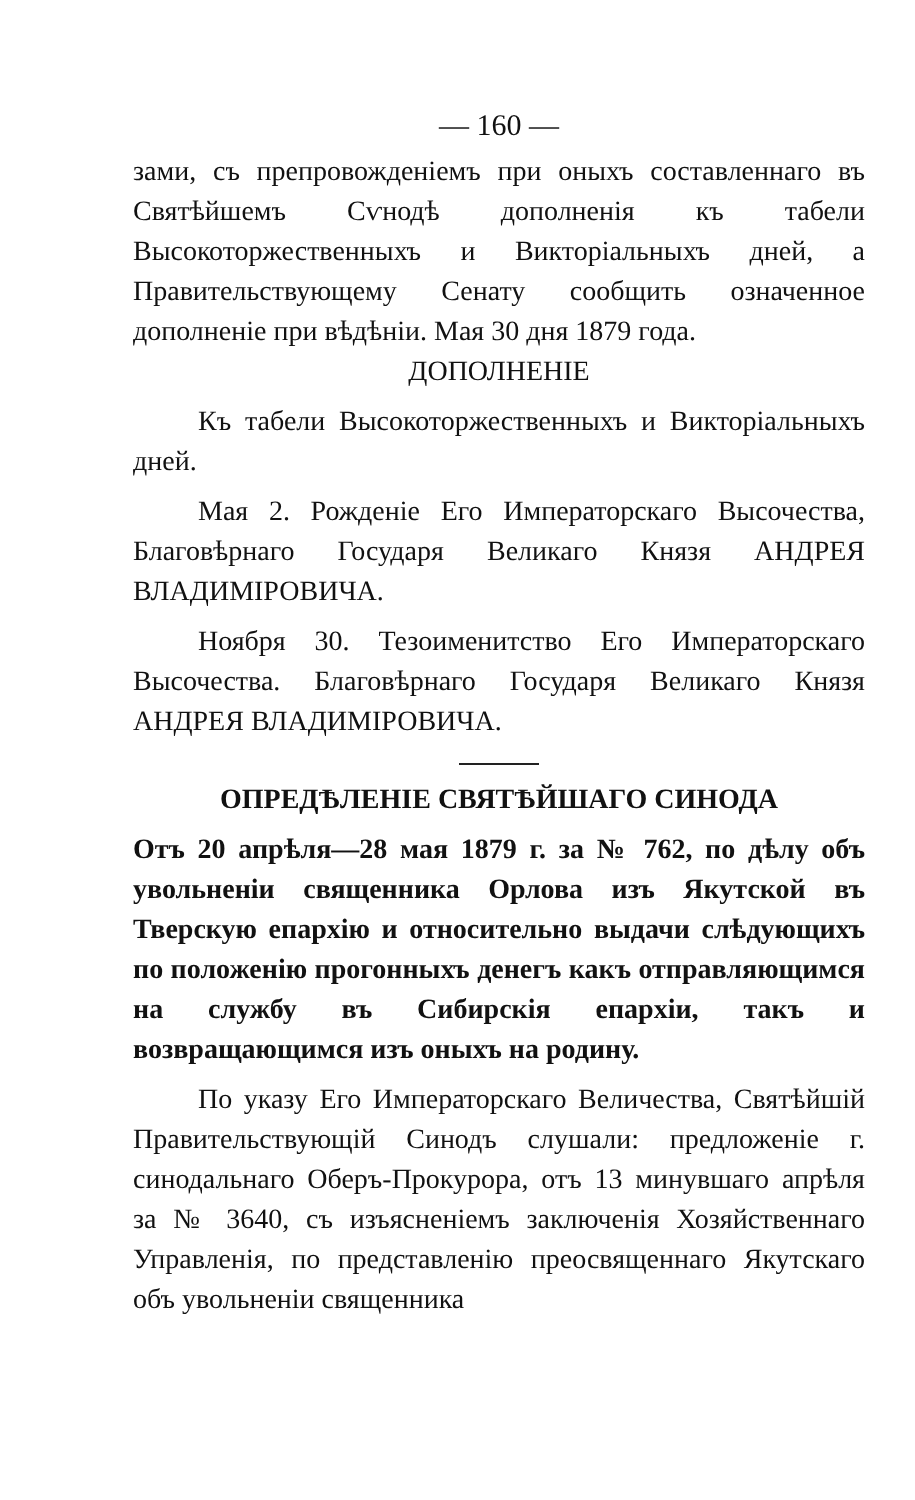— 160 —
зами, съ препровожденіемъ при оныхъ составленнаго въ Святѣйшемъ Сѵнодѣ дополненія къ табели Высокоторжественныхъ и Викторіальныхъ дней, а Правительствующему Сенату сообщить означенное дополненіе при вѣдѣніи. Мая 30 дня 1879 года.
ДОПОЛНЕНІЕ
Къ табели Высокоторжественныхъ и Викторіальныхъ дней.
Мая 2. Рожденіе Его Императорскаго Высочества, Благовѣрнаго Государя Великаго Князя АНДРЕЯ ВЛАДИМІРОВИЧА.
Ноября 30. Тезоименитство Его Императорскаго Высочества. Благовѣрнаго Государя Великаго Князя АНДРЕЯ ВЛАДИМІРОВИЧА.
ОПРЕДѢЛЕНІЕ СВЯТѢЙШАГО СИНОДА
Отъ 20 апрѣля—28 мая 1879 г. за № 762, по дѣлу объ увольненіи священника Орлова изъ Якутской въ Тверскую епархію и относительно выдачи слѣдующихъ по положенію прогонныхъ денегъ какъ отправляющимся на службу въ Сибирскія епархіи, такъ и возвращающимся изъ оныхъ на родину.
По указу Его Императорскаго Величества, Святѣйшій Правительствующій Синодъ слушали: предложеніе г. синодальнаго Оберъ-Прокурора, отъ 13 минувшаго апрѣля за № 3640, съ изъясненіемъ заключенія Хозяйственнаго Управленія, по представленію преосвященнаго Якутскаго объ увольненіи священника